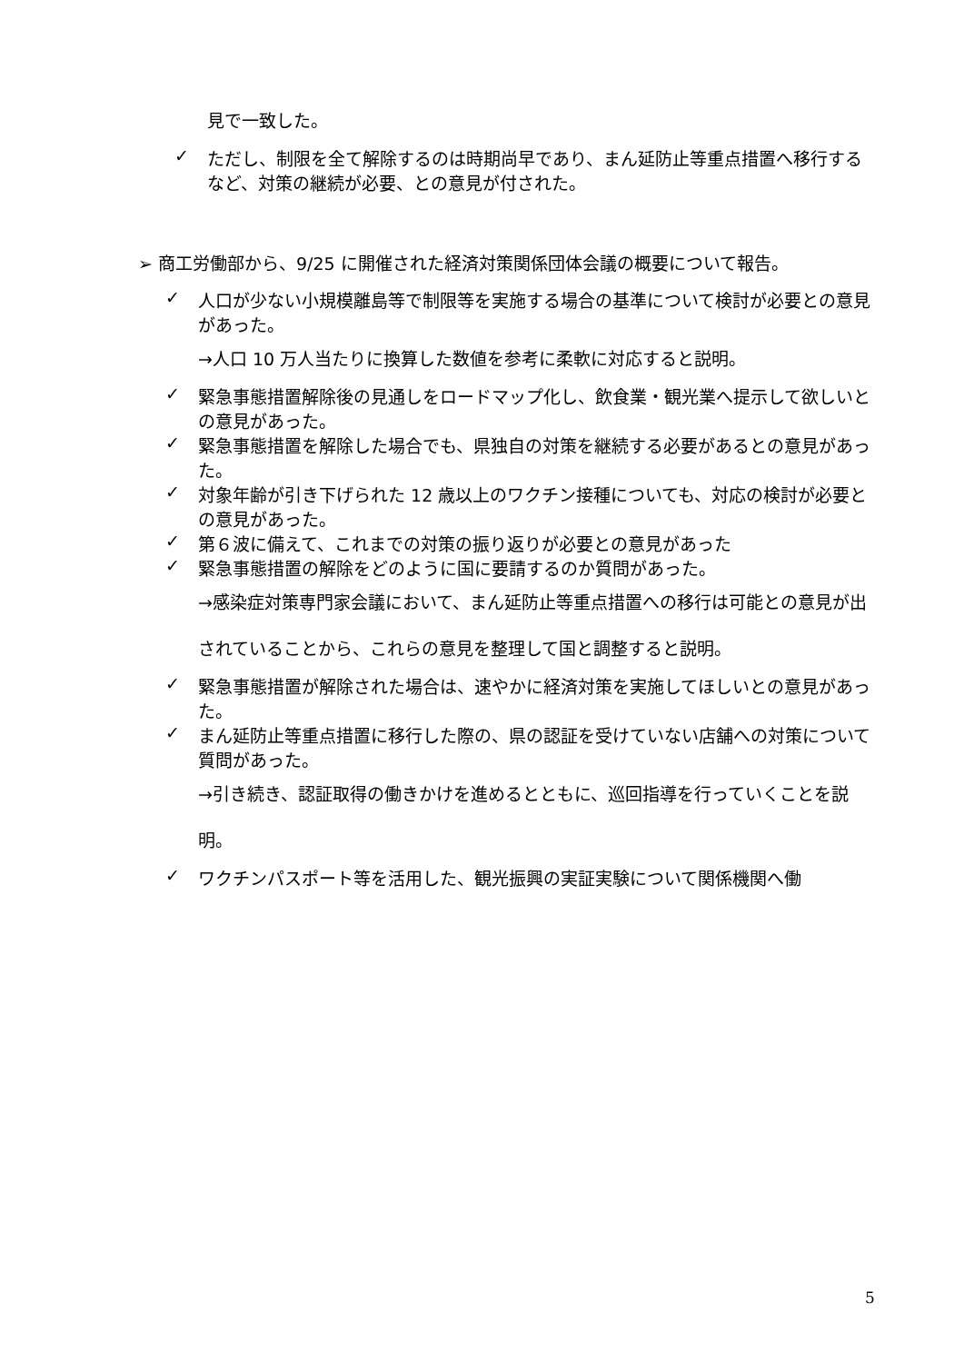見で一致した。
✓ ただし、制限を全て解除するのは時期尚早であり、まん延防止等重点措置へ移行するなど、対策の継続が必要、との意見が付された。
➢ 商工労働部から、9/25 に開催された経済対策関係団体会議の概要について報告。
✓ 人口が少ない小規模離島等で制限等を実施する場合の基準について検討が必要との意見があった。
→人口 10 万人当たりに換算した数値を参考に柔軟に対応すると説明。
✓ 緊急事態措置解除後の見通しをロードマップ化し、飲食業・観光業へ提示して欲しいとの意見があった。
✓ 緊急事態措置を解除した場合でも、県独自の対策を継続する必要があるとの意見があった。
✓ 対象年齢が引き下げられた 12 歳以上のワクチン接種についても、対応の検討が必要との意見があった。
✓ 第６波に備えて、これまでの対策の振り返りが必要との意見があった
✓ 緊急事態措置の解除をどのように国に要請するのか質問があった。
→感染症対策専門家会議において、まん延防止等重点措置への移行は可能との意見が出されていることから、これらの意見を整理して国と調整すると説明。
✓ 緊急事態措置が解除された場合は、速やかに経済対策を実施してほしいとの意見があった。
✓ まん延防止等重点措置に移行した際の、県の認証を受けていない店舗への対策について質問があった。
→引き続き、認証取得の働きかけを進めるとともに、巡回指導を行っていくことを説明。
✓ ワクチンパスポート等を活用した、観光振興の実証実験について関係機関へ働
5